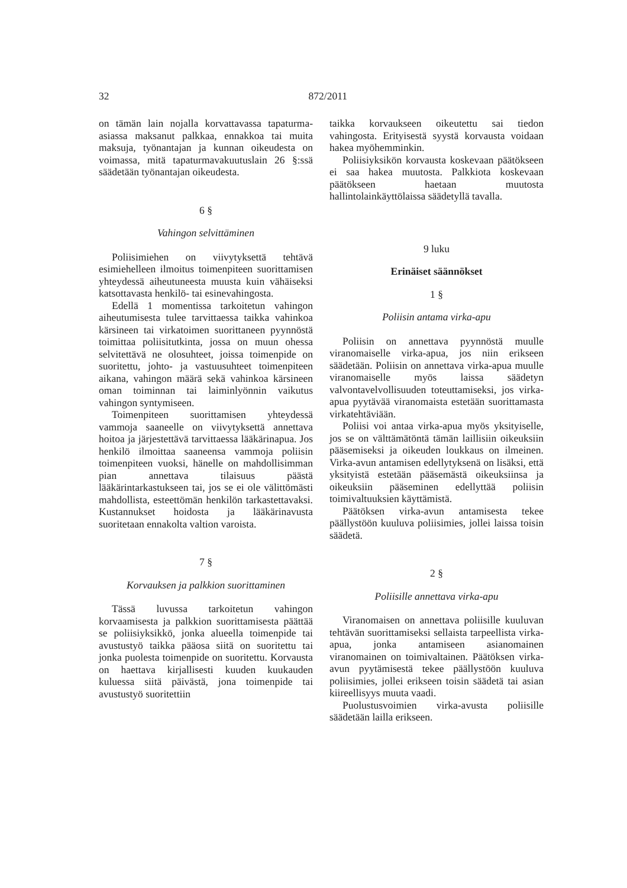32 872/2011
on tämän lain nojalla korvattavassa tapaturma-asiassa maksanut palkkaa, ennakkoa tai muita maksuja, työnantajan ja kunnan oikeudesta on voimassa, mitä tapaturmavakuutuslain 26 §:ssä säädetään työnantajan oikeudesta.
6 §
Vahingon selvittäminen
Poliisimiehen on viivytyksettä tehtävä esimiehelleen ilmoitus toimenpiteen suorittamisen yhteydessä aiheutuneesta muusta kuin vähäiseksi katsottavasta henkilö- tai esinevahingosta.
Edellä 1 momentissa tarkoitetun vahingon aiheutumisesta tulee tarvittaessa taikka vahinkoa kärsineen tai virkatoimen suorittaneen pyynnöstä toimittaa poliisitutkinta, jossa on muun ohessa selvitettävä ne olosuhteet, joissa toimenpide on suoritettu, johto- ja vastuusuhteet toimenpiteen aikana, vahingon määrä sekä vahinkoa kärsineen oman toiminnan tai laiminlyönnin vaikutus vahingon syntymiseen.
Toimenpiteen suorittamisen yhteydessä vammoja saaneelle on viivytyksettä annettava hoitoa ja järjestettävä tarvittaessa lääkärinapua. Jos henkilö ilmoittaa saaneensa vammoja poliisin toimenpiteen vuoksi, hänelle on mahdollisimman pian annettava tilaisuus päästä lääkärintarkastukseen tai, jos se ei ole välittömästi mahdollista, esteettömän henkilön tarkastettavaksi. Kustannukset hoidosta ja lääkärinavusta suoritetaan ennakolta valtion varoista.
7 §
Korvauksen ja palkkion suorittaminen
Tässä luvussa tarkoitetun vahingon korvaamisesta ja palkkion suorittamisesta päättää se poliisiyksikkö, jonka alueella toimenpide tai avustustyö taikka pääosa siitä on suoritettu tai jonka puolesta toimenpide on suoritettu. Korvausta on haettava kirjallisesti kuuden kuukauden kuluessa siitä päivästä, jona toimenpide tai avustustyö suoritettiin
taikka korvaukseen oikeutettu sai tiedon vahingosta. Erityisestä syystä korvausta voidaan hakea myöhemminkin.
Poliisiyksikön korvausta koskevaan päätökseen ei saa hakea muutosta. Palkkiota koskevaan päätökseen haetaan muutosta hallintolainkäyttölaissa säädetyllä tavalla.
9 luku
Erinäiset säännökset
1 §
Poliisin antama virka-apu
Poliisin on annettava pyynnöstä muulle viranomaiselle virka-apua, jos niin erikseen säädetään. Poliisin on annettava virka-apua muulle viranomaiselle myös laissa säädetyn valvontavelvollisuuden toteuttamiseksi, jos virka-apua pyytävää viranomaista estetään suorittamasta virkatehtäviään.
Poliisi voi antaa virka-apua myös yksityiselle, jos se on välttämätöntä tämän laillisiin oikeuksiin pääsemiseksi ja oikeuden loukkaus on ilmeinen. Virka-avun antamisen edellytyksenä on lisäksi, että yksityistä estetään pääsemästä oikeuksiinsa ja oikeuksiin pääseminen edellyttää poliisin toimivaltuuksien käyttämistä.
Päätöksen virka-avun antamisesta tekee päällystöön kuuluva poliisimies, jollei laissa toisin säädetä.
2 §
Poliisille annettava virka-apu
Viranomaisen on annettava poliisille kuuluvan tehtävän suorittamiseksi sellaista tarpeellista virka-apua, jonka antamiseen asianomainen viranomainen on toimivaltainen. Päätöksen virka-avun pyytämisestä tekee päällystöön kuuluva poliisimies, jollei erikseen toisin säädetä tai asian kiireellisyys muuta vaadi.
Puolustusvoimien virka-avusta poliisille säädetään lailla erikseen.